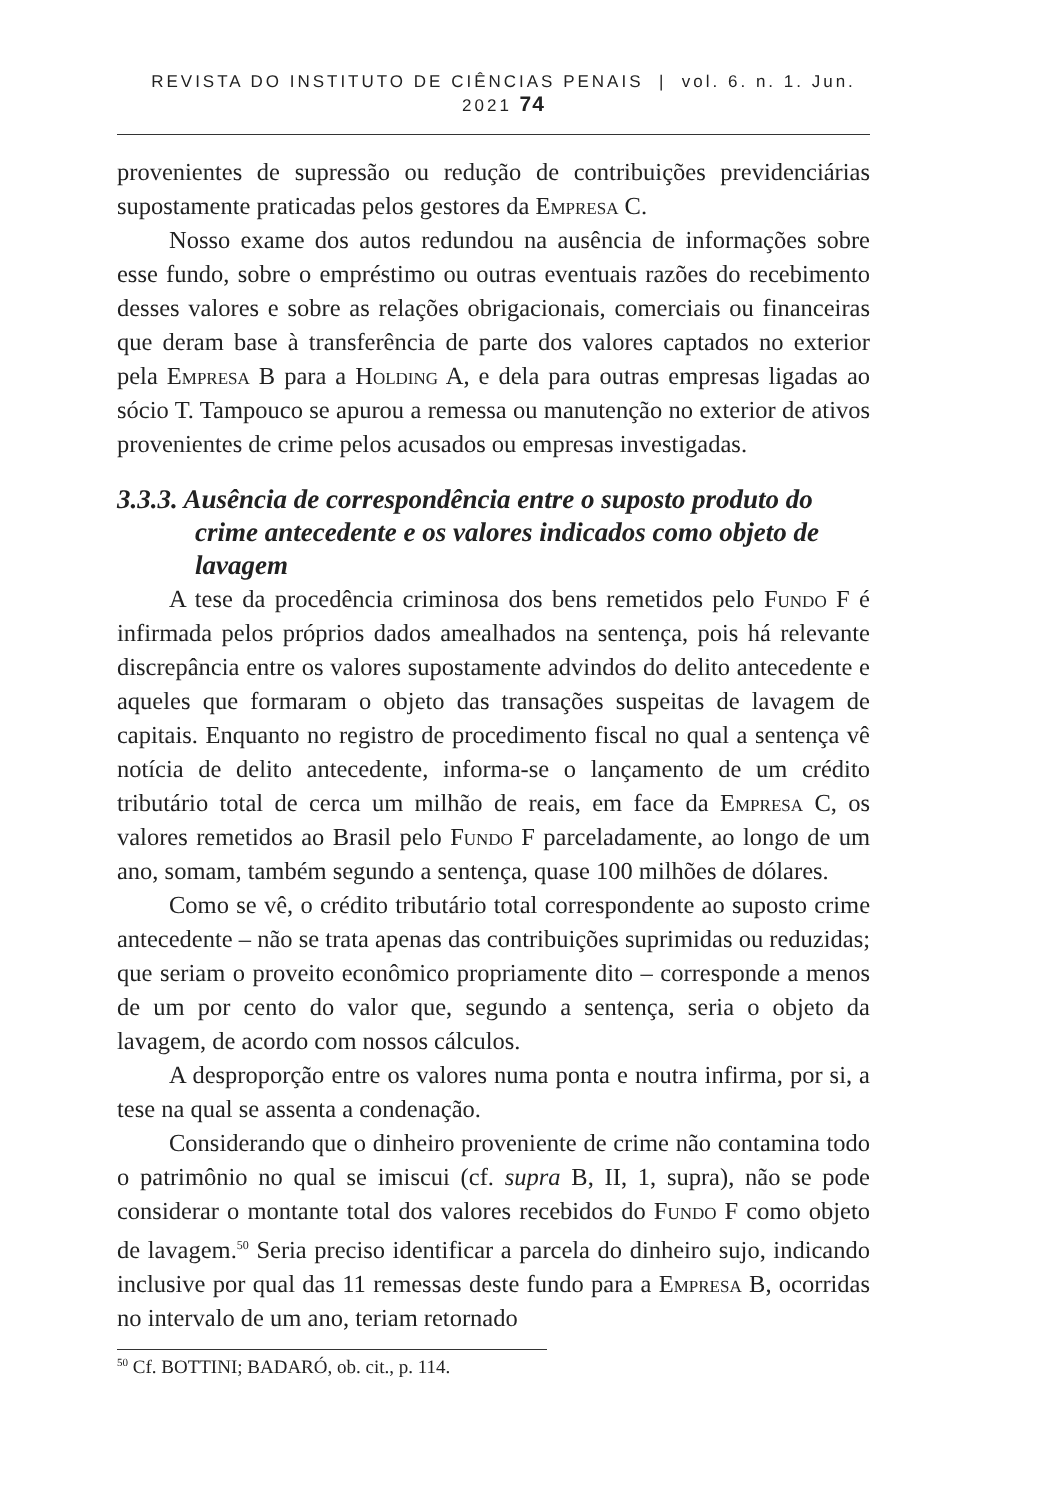REVISTA DO INSTITUTO DE CIÊNCIAS PENAIS | vol. 6. n. 1. Jun. 2021 74
provenientes de supressão ou redução de contribuições previdenciárias supostamente praticadas pelos gestores da Empresa C.
Nosso exame dos autos redundou na ausência de informações sobre esse fundo, sobre o empréstimo ou outras eventuais razões do recebimento desses valores e sobre as relações obrigacionais, comerciais ou financeiras que deram base à transferência de parte dos valores captados no exterior pela Empresa B para a Holding A, e dela para outras empresas ligadas ao sócio T. Tampouco se apurou a remessa ou manutenção no exterior de ativos provenientes de crime pelos acusados ou empresas investigadas.
3.3.3. Ausência de correspondência entre o suposto produto do crime antecedente e os valores indicados como objeto de lavagem
A tese da procedência criminosa dos bens remetidos pelo Fundo F é infirmada pelos próprios dados amealhados na sentença, pois há relevante discrepância entre os valores supostamente advindos do delito antecedente e aqueles que formaram o objeto das transações suspeitas de lavagem de capitais. Enquanto no registro de procedimento fiscal no qual a sentença vê notícia de delito antecedente, informa-se o lançamento de um crédito tributário total de cerca um milhão de reais, em face da Empresa C, os valores remetidos ao Brasil pelo Fundo F parceladamente, ao longo de um ano, somam, também segundo a sentença, quase 100 milhões de dólares.
Como se vê, o crédito tributário total correspondente ao suposto crime antecedente – não se trata apenas das contribuições suprimidas ou reduzidas; que seriam o proveito econômico propriamente dito – corresponde a menos de um por cento do valor que, segundo a sentença, seria o objeto da lavagem, de acordo com nossos cálculos.
A desproporção entre os valores numa ponta e noutra infirma, por si, a tese na qual se assenta a condenação.
Considerando que o dinheiro proveniente de crime não contamina todo o patrimônio no qual se imiscui (cf. supra B, II, 1, supra), não se pode considerar o montante total dos valores recebidos do Fundo F como objeto de lavagem.<sup>50</sup> Seria preciso identificar a parcela do dinheiro sujo, indicando inclusive por qual das 11 remessas deste fundo para a Empresa B, ocorridas no intervalo de um ano, teriam retornado
<sup>50</sup> Cf. BOTTINI; BADARÓ, ob. cit., p. 114.